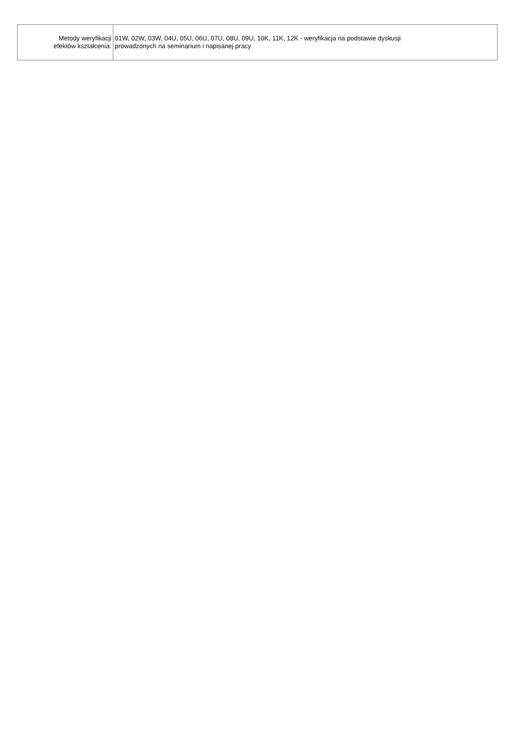| Metody weryfikacji efektów kształcenia: | 01W, 02W, 03W, 04U, 05U, 06U, 07U, 08U, 09U, 10K, 11K, 12K - weryfikacja na podstawie dyskusji prowadzonych na seminarium i napisanej pracy |